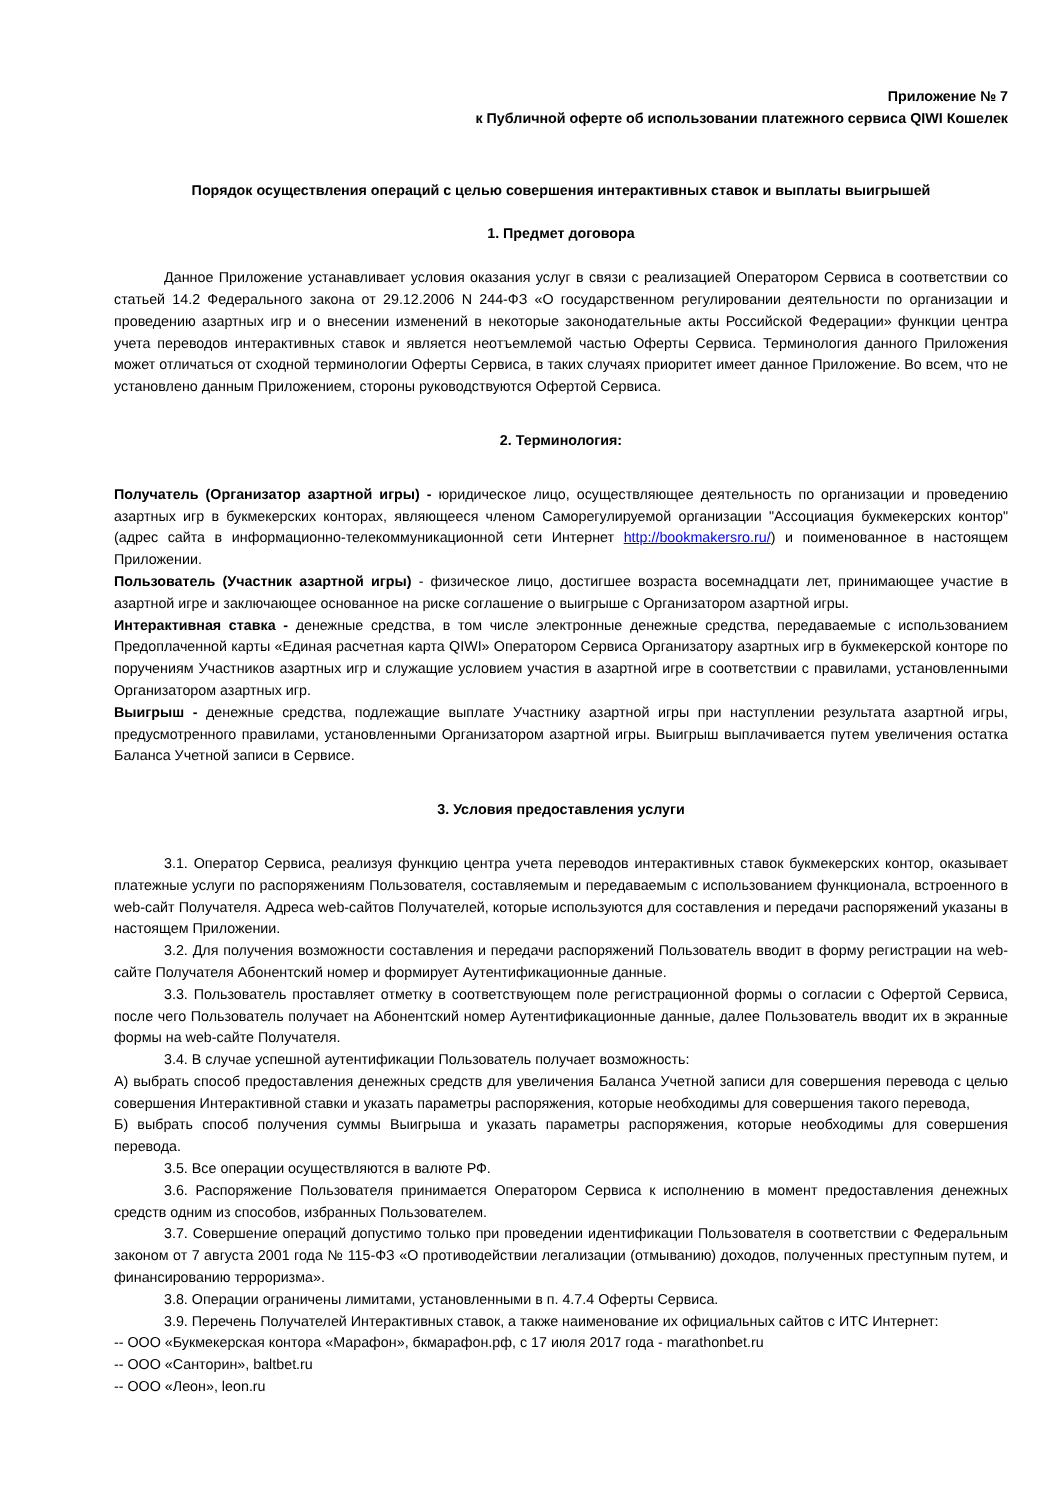Приложение № 7
к Публичной оферте об использовании платежного сервиса QIWI Кошелек
Порядок осуществления операций с целью совершения интерактивных ставок и выплаты выигрышей
1. Предмет договора
Данное Приложение устанавливает условия оказания услуг в связи с реализацией Оператором Сервиса в соответствии со статьей 14.2 Федерального закона от 29.12.2006 N 244-ФЗ «О государственном регулировании деятельности по организации и проведению азартных игр и о внесении изменений в некоторые законодательные акты Российской Федерации» функции центра учета переводов интерактивных ставок и является неотъемлемой частью Оферты Сервиса. Терминология данного Приложения может отличаться от сходной терминологии Оферты Сервиса, в таких случаях приоритет имеет данное Приложение. Во всем, что не установлено данным Приложением, стороны руководствуются Офертой Сервиса.
2. Терминология:
Получатель (Организатор азартной игры) - юридическое лицо, осуществляющее деятельность по организации и проведению азартных игр в букмекерских конторах, являющееся членом Саморегулируемой организации "Ассоциация букмекерских контор" (адрес сайта в информационно-телекоммуникационной сети Интернет http://bookmakersro.ru/) и поименованное в настоящем Приложении.
Пользователь (Участник азартной игры) - физическое лицо, достигшее возраста восемнадцати лет, принимающее участие в азартной игре и заключающее основанное на риске соглашение о выигрыше с Организатором азартной игры.
Интерактивная ставка - денежные средства, в том числе электронные денежные средства, передаваемые с использованием Предоплаченной карты «Единая расчетная карта QIWI» Оператором Сервиса Организатору азартных игр в букмекерской конторе по поручениям Участников азартных игр и служащие условием участия в азартной игре в соответствии с правилами, установленными Организатором азартных игр.
Выигрыш - денежные средства, подлежащие выплате Участнику азартной игры при наступлении результата азартной игры, предусмотренного правилами, установленными Организатором азартной игры. Выигрыш выплачивается путем увеличения остатка Баланса Учетной записи в Сервисе.
3. Условия предоставления услуги
3.1. Оператор Сервиса, реализуя функцию центра учета переводов интерактивных ставок букмекерских контор, оказывает платежные услуги по распоряжениям Пользователя, составляемым и передаваемым с использованием функционала, встроенного в web-сайт Получателя. Адреса web-сайтов Получателей, которые используются для составления и передачи распоряжений указаны в настоящем Приложении.
3.2. Для получения возможности составления и передачи распоряжений Пользователь вводит в форму регистрации на web-сайте Получателя Абонентский номер и формирует Аутентификационные данные.
3.3. Пользователь проставляет отметку в соответствующем поле регистрационной формы о согласии с Офертой Сервиса, после чего Пользователь получает на Абонентский номер Аутентификационные данные, далее Пользователь вводит их в экранные формы на web-сайте Получателя.
3.4. В случае успешной аутентификации Пользователь получает возможность:
А) выбрать способ предоставления денежных средств для увеличения Баланса Учетной записи для совершения перевода с целью совершения Интерактивной ставки и указать параметры распоряжения, которые необходимы для совершения такого перевода,
Б) выбрать способ получения суммы Выигрыша и указать параметры распоряжения, которые необходимы для совершения перевода.
3.5. Все операции осуществляются в валюте РФ.
3.6. Распоряжение Пользователя принимается Оператором Сервиса к исполнению в момент предоставления денежных средств одним из способов, избранных Пользователем.
3.7. Совершение операций допустимо только при проведении идентификации Пользователя в соответствии с Федеральным законом от 7 августа 2001 года № 115-ФЗ «О противодействии легализации (отмыванию) доходов, полученных преступным путем, и финансированию терроризма».
3.8. Операции ограничены лимитами, установленными в п. 4.7.4 Оферты Сервиса.
3.9. Перечень Получателей Интерактивных ставок, а также наименование их официальных сайтов с ИТС Интернет:
-- ООО «Букмекерская контора «Марафон», бкмарафон.рф, с 17 июля 2017 года - marathonbet.ru
-- ООО «Санторин», baltbet.ru
-- ООО «Леон», leon.ru